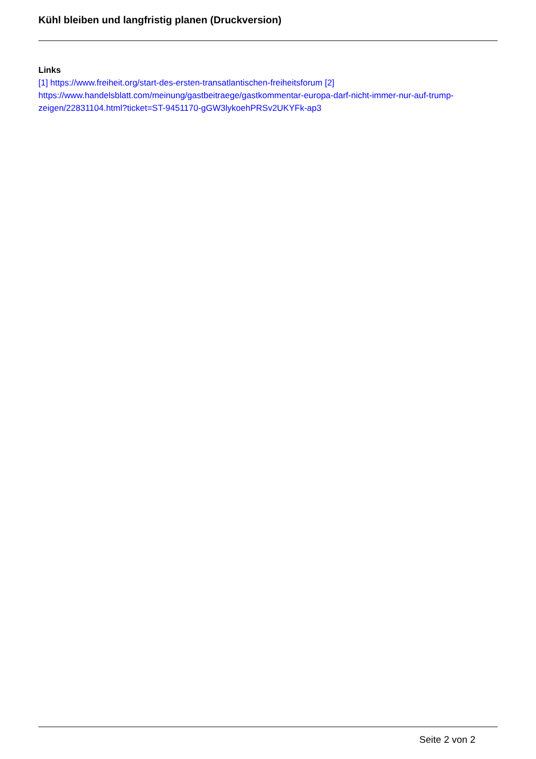Kühl bleiben und langfristig planen (Druckversion)
Links
[1] https://www.freiheit.org/start-des-ersten-transatlantischen-freiheitsforum [2] https://www.handelsblatt.com/meinung/gastbeitraege/gastkommentar-europa-darf-nicht-immer-nur-auf-trump-zeigen/22831104.html?ticket=ST-9451170-gGW3lykoehPRSv2UKYFk-ap3
Seite 2 von 2